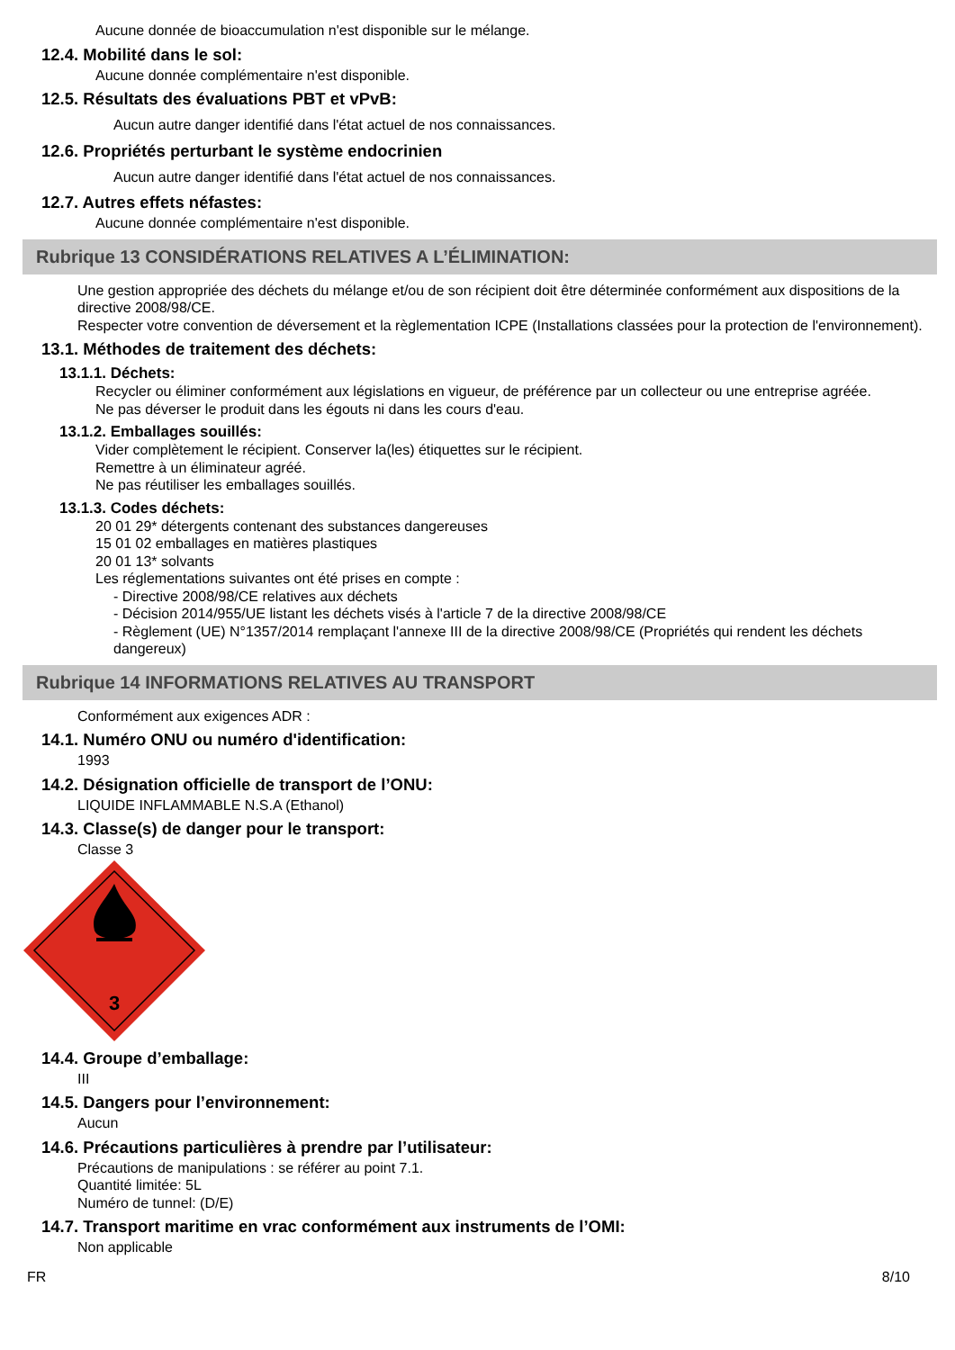Aucune donnée de bioaccumulation n'est disponible sur le mélange.
12.4. Mobilité dans le sol:
Aucune donnée complémentaire n'est disponible.
12.5. Résultats des évaluations PBT et vPvB:
Aucun autre danger identifié dans l'état actuel de nos connaissances.
12.6. Propriétés perturbant le système endocrinien
Aucun autre danger identifié dans l'état actuel de nos connaissances.
12.7. Autres effets néfastes:
Aucune donnée complémentaire n'est disponible.
Rubrique 13 CONSIDÉRATIONS RELATIVES A L’ÉLIMINATION:
Une gestion appropriée des déchets du mélange et/ou de son récipient doit être déterminée conformément aux dispositions de la directive 2008/98/CE.
Respecter votre convention de déversement et la règlementation ICPE (Installations classées pour la protection de l'environnement).
13.1. Méthodes de traitement des déchets:
13.1.1. Déchets:
Recycler ou éliminer conformément aux législations en vigueur, de préférence par un collecteur ou une entreprise agréée.
Ne pas déverser le produit dans les égouts ni dans les cours d'eau.
13.1.2. Emballages souillés:
Vider complètement le récipient. Conserver la(les) étiquettes sur le récipient.
Remettre à un éliminateur agréé.
Ne pas réutiliser les emballages souillés.
13.1.3. Codes déchets:
20 01 29* détergents contenant des substances dangereuses
15 01 02 emballages en matières plastiques
20 01 13* solvants
Les réglementations suivantes ont été prises en compte :
- Directive 2008/98/CE relatives aux déchets
- Décision 2014/955/UE listant les déchets visés à l'article 7 de la directive 2008/98/CE
- Règlement (UE) N°1357/2014 remplaçant l'annexe III de la directive 2008/98/CE (Propriétés qui rendent les déchets dangereux)
Rubrique 14 INFORMATIONS RELATIVES AU TRANSPORT
Conformément aux exigences ADR :
14.1. Numéro ONU ou numéro d'identification:
1993
14.2. Désignation officielle de transport de l’ONU:
LIQUIDE INFLAMMABLE N.S.A (Ethanol)
14.3. Classe(s) de danger pour le transport:
Classe 3
3
14.4. Groupe d’emballage:
III
14.5. Dangers pour l’environnement:
Aucun
14.6. Précautions particulières à prendre par l’utilisateur:
Précautions de manipulations : se référer au point 7.1.
Quantité limitée: 5L
Numéro de tunnel: (D/E)
14.7. Transport maritime en vrac conformément aux instruments de l’OMI:
Non applicable
FR 8/10